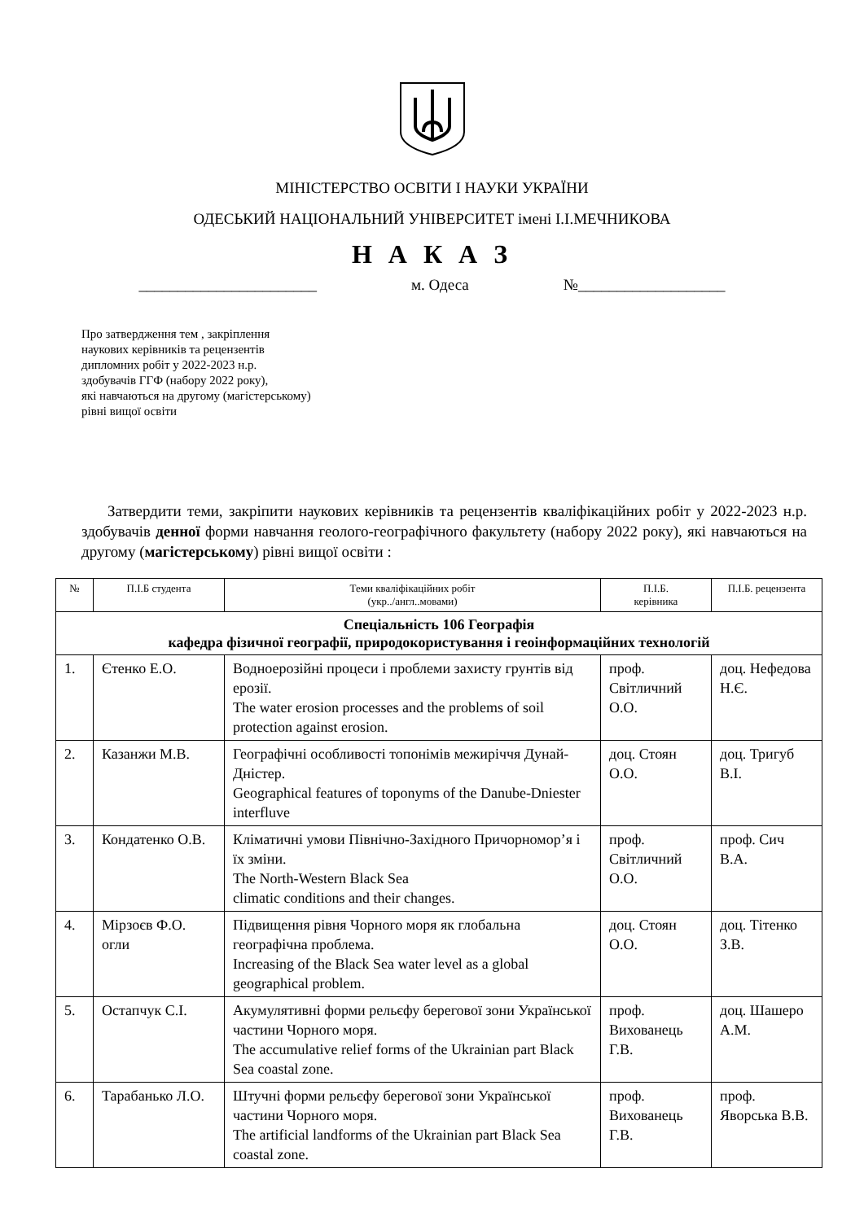МІНІСТЕРСТВО ОСВІТИ І НАУКИ УКРАЇНИ
ОДЕСЬКИЙ НАЦІОНАЛЬНИЙ УНІВЕРСИТЕТ імені І.І.МЕЧНИКОВА
Н А К А З
_______________________ м. Одеса №___________________
Про затвердження тем , закріплення
наукових керівників та рецензентів
дипломних робіт у 2022-2023 н.р.
здобувачів ГГФ (набору 2022 року),
які навчаються на другому (магістерському)
рівні вищої освіти
Затвердити теми, закріпити наукових керівників та рецензентів кваліфікаційних робіт у 2022-2023 н.р. здобувачів денної форми навчання геолого-географічного факультету (набору 2022 року), які навчаються на другому (магістерському) рівні вищої освіти :
| № | П.І.Б студента | Теми кваліфікаційних робіт (укр../англ..мовами) | П.І.Б. керівника | П.І.Б. рецензента |
| --- | --- | --- | --- | --- |
| Спеціальність 106 Географія кафедра фізичної географії, природокористування і геоінформаційних технологій | | | | |
| 1. | Єтенко Е.О. | Водноерозійні процеси і проблеми захисту грунтів від ерозії. The water erosion processes and the problems of soil protection against erosion. | проф. Світличний О.О. | доц. Нефедова Н.Є. |
| 2. | Казанжи М.В. | Географічні особливості топонімів межиріччя Дунай-Дністер. Geographical features of toponyms of the Danube-Dniester interfluve | доц. Стоян О.О. | доц. Тригуб В.І. |
| 3. | Кондатенко О.В. | Кліматичні умови Північно-Західного Причорномор’я і їх зміни. The North-Western Black Sea climatic conditions and their changes. | проф. Світличний О.О. | проф. Сич В.А. |
| 4. | Мірзоєв Ф.О. огли | Підвищення рівня Чорного моря як глобальна географічна проблема. Increasing of the Black Sea water level as a global geographical problem. | доц. Стоян О.О. | доц. Тітенко З.В. |
| 5. | Остапчук С.І. | Акумулятивні форми рельєфу берегової зони Української частини Чорного моря. The accumulative relief forms of the Ukrainian part Black Sea coastal zone. | проф. Вихованець Г.В. | доц. Шашеро А.М. |
| 6. | Тарабанько Л.О. | Штучні форми рельєфу берегової зони Української частини Чорного моря. The artificial landforms of the Ukrainian part Black Sea coastal zone. | проф. Вихованець Г.В. | проф. Яворська В.В. |